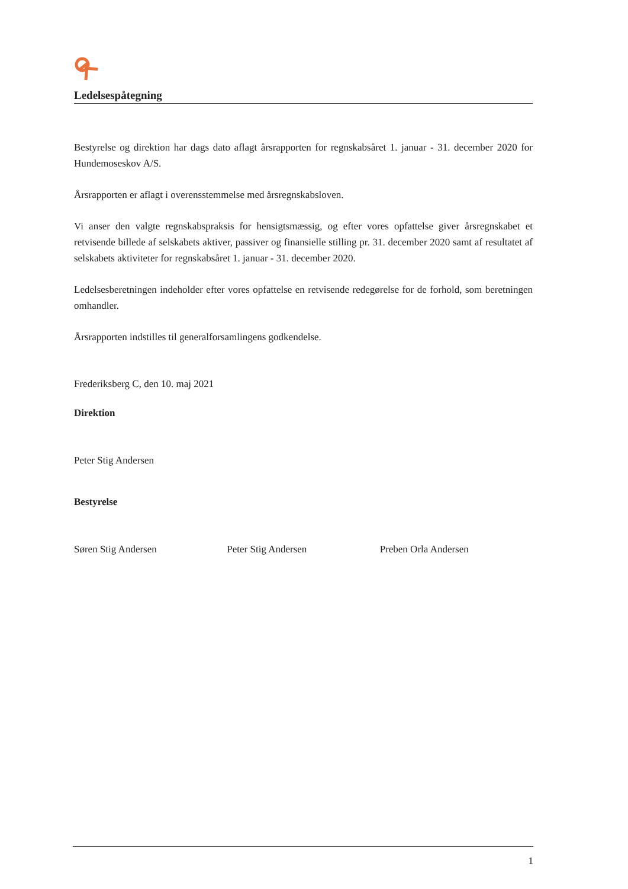Ledelsespåtegning
Bestyrelse og direktion har dags dato aflagt årsrapporten for regnskabsåret 1. januar - 31. december 2020 for Hundemoseskov A/S.
Årsrapporten er aflagt i overensstemmelse med årsregnskabsloven.
Vi anser den valgte regnskabspraksis for hensigtsmæssig, og efter vores opfattelse giver årsregnskabet et retvisende billede af selskabets aktiver, passiver og finansielle stilling pr. 31. december 2020 samt af resultatet af selskabets aktiviteter for regnskabsåret 1. januar - 31. december 2020.
Ledelsesberetningen indeholder efter vores opfattelse en retvisende redegørelse for de forhold, som beretningen omhandler.
Årsrapporten indstilles til generalforsamlingens godkendelse.
Frederiksberg C, den 10. maj 2021
Direktion
Peter Stig Andersen
Bestyrelse
Søren Stig Andersen Peter Stig Andersen Preben Orla Andersen
1